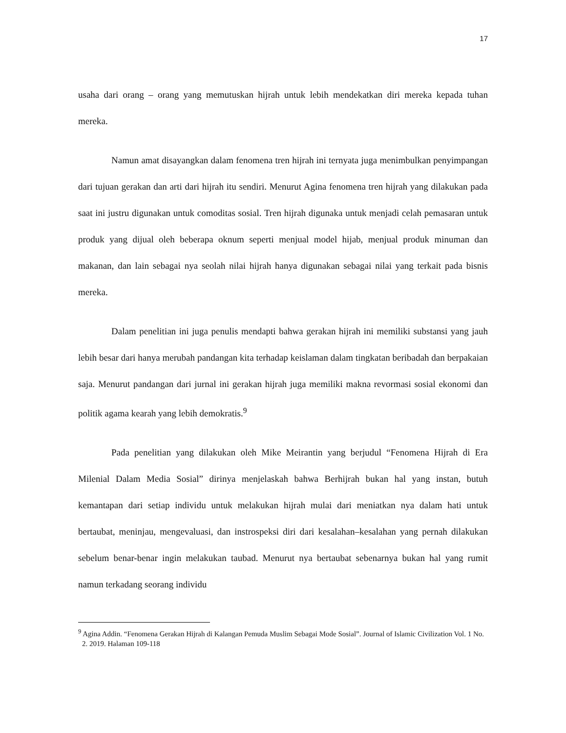17
usaha dari orang – orang yang memutuskan hijrah untuk lebih mendekatkan diri mereka kepada tuhan mereka.
Namun amat disayangkan dalam fenomena tren hijrah ini ternyata juga menimbulkan penyimpangan dari tujuan gerakan dan arti dari hijrah itu sendiri. Menurut Agina fenomena tren hijrah yang dilakukan pada saat ini justru digunakan untuk comoditas sosial. Tren hijrah digunaka untuk menjadi celah pemasaran untuk produk yang dijual oleh beberapa oknum seperti menjual model hijab, menjual produk minuman dan makanan, dan lain sebagai nya seolah nilai hijrah hanya digunakan sebagai nilai yang terkait pada bisnis mereka.
Dalam penelitian ini juga penulis mendapti bahwa gerakan hijrah ini memiliki substansi yang jauh lebih besar dari hanya merubah pandangan kita terhadap keislaman dalam tingkatan beribadah dan berpakaian saja. Menurut pandangan dari jurnal ini gerakan hijrah juga memiliki makna revormasi sosial ekonomi dan politik agama kearah yang lebih demokratis.<sup>9</sup>
Pada penelitian yang dilakukan oleh Mike Meirantin yang berjudul “Fenomena Hijrah di Era Milenial Dalam Media Sosial” dirinya menjelaskah bahwa Berhijrah bukan hal yang instan, butuh kemantapan dari setiap individu untuk melakukan hijrah mulai dari meniatkan nya dalam hati untuk bertaubat, meninjau, mengevaluasi, dan instrospeksi diri dari kesalahan–kesalahan yang pernah dilakukan sebelum benar-benar ingin melakukan taubad. Menurut nya bertaubat sebenarnya bukan hal yang rumit namun terkadang seorang individu
<sup>9</sup> Agina Addin. “Fenomena Gerakan Hijrah di Kalangan Pemuda Muslim Sebagai Mode Sosial”. Journal of Islamic Civilization Vol. 1 No. 2. 2019. Halaman 109-118